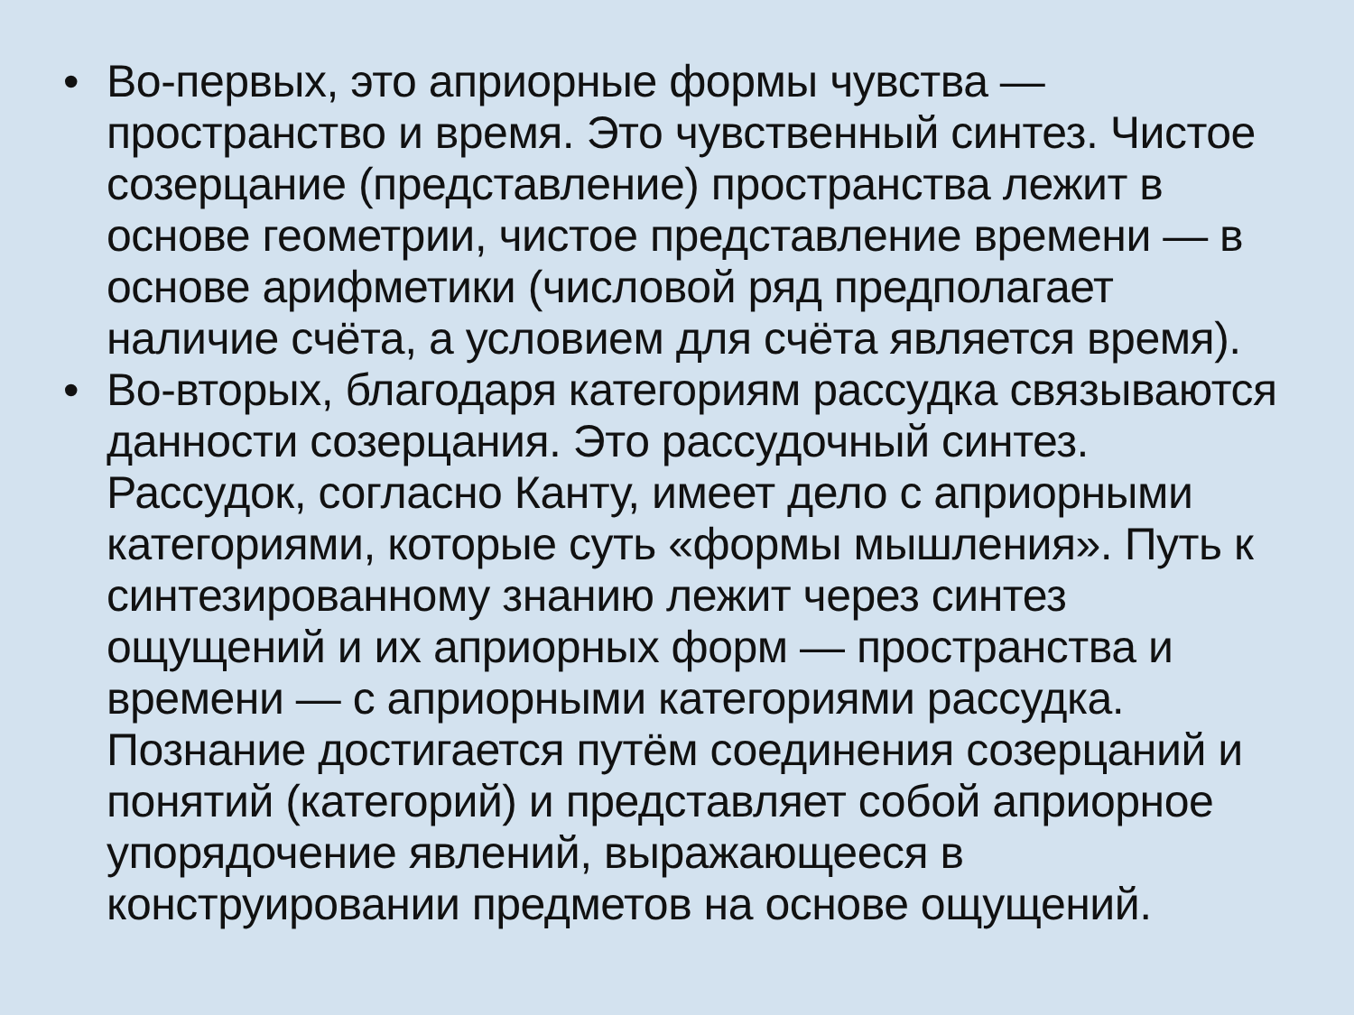• Во-первых, это априорные формы чувства — пространство и время. Это чувственный синтез. Чистое созерцание (представление) пространства лежит в основе геометрии, чистое представление времени — в основе арифметики (числовой ряд предполагает наличие счёта, а условием для счёта является время).
• Во-вторых, благодаря категориям рассудка связываются данности созерцания. Это рассудочный синтез. Рассудок, согласно Канту, имеет дело с априорными категориями, которые суть «формы мышления». Путь к синтезированному знанию лежит через синтез ощущений и их априорных форм — пространства и времени — с априорными категориями рассудка. Познание достигается путём соединения созерцаний и понятий (категорий) и представляет собой априорное упорядочение явлений, выражающееся в конструировании предметов на основе ощущений.